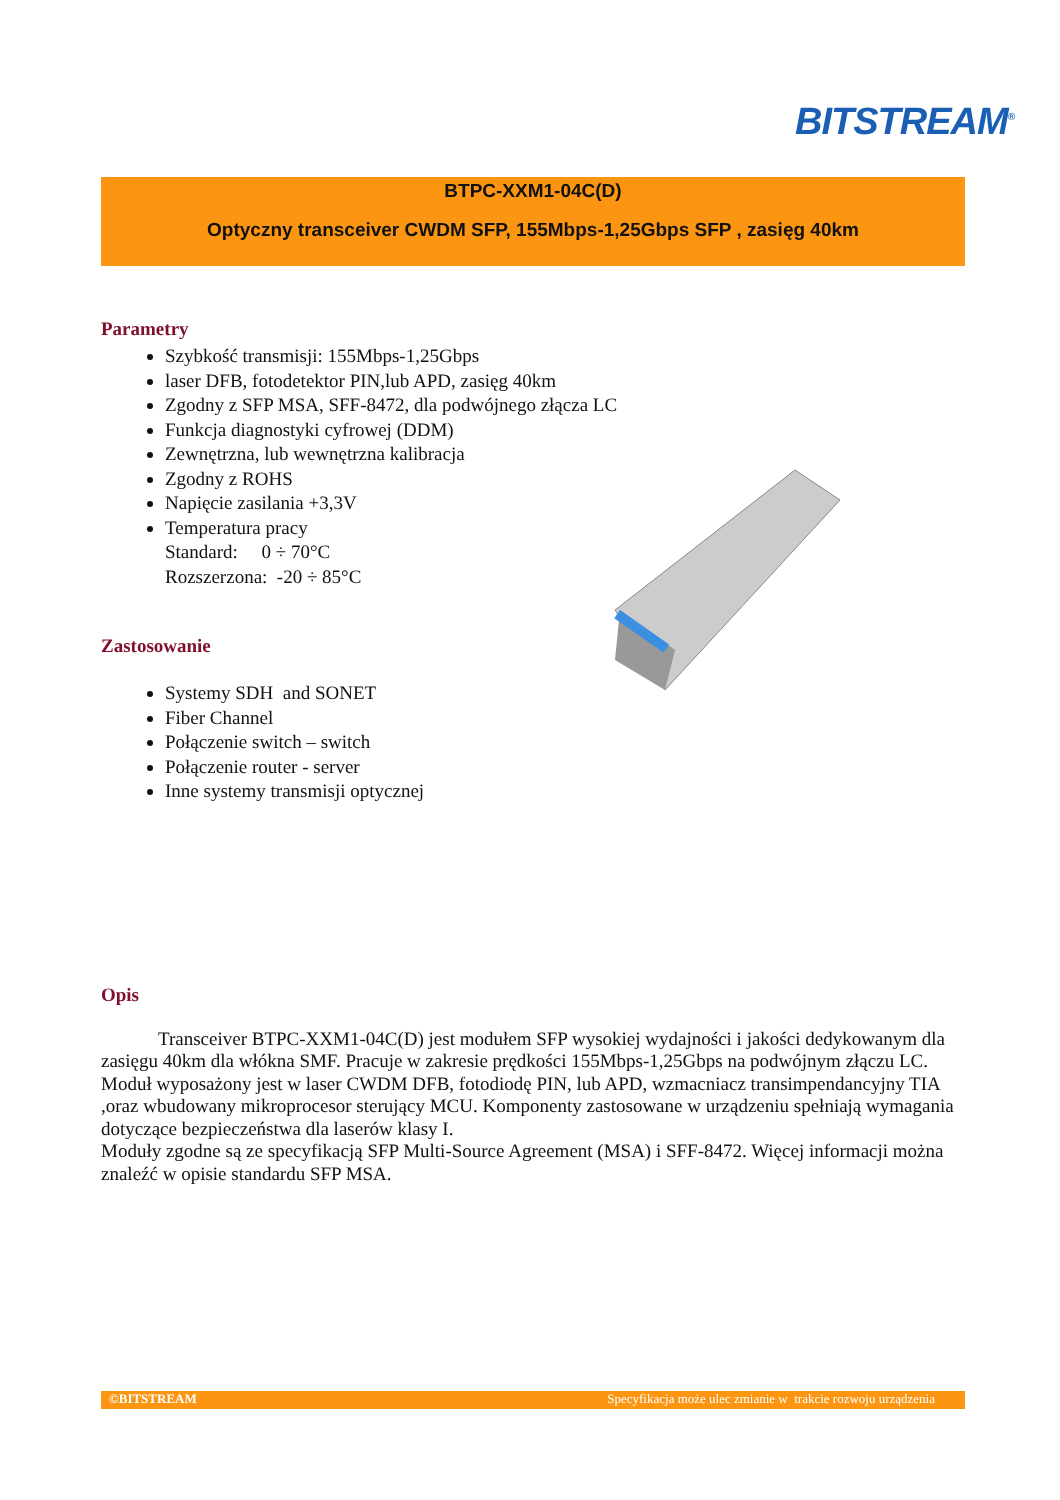BITSTREAM<sup>®</sup>
BTPC-XXM1-04C(D)
Optyczny transceiver CWDM SFP, 155Mbps-1,25Gbps SFP , zasięg 40km
Parametry
Szybkość transmisji: 155Mbps-1,25Gbps
laser DFB, fotodetektor PIN,lub APD, zasięg 40km
Zgodny z SFP MSA, SFF-8472, dla podwójnego złącza LC
Funkcja diagnostyki cyfrowej (DDM)
Zewnętrzna, lub wewnętrzna kalibracja
Zgodny z ROHS
Napięcie zasilania +3,3V
Temperatura pracy
Standard: 0 ÷ 70°C
Rozszerzona: -20 ÷ 85°C
Zastosowanie
Systemy SDH and SONET
Fiber Channel
Połączenie switch – switch
Połączenie router - server
Inne systemy transmisji optycznej
Opis
Transceiver BTPC-XXM1-04C(D) jest modułem SFP wysokiej wydajności i jakości dedykowanym dla zasięgu 40km dla włókna SMF. Pracuje w zakresie prędkości 155Mbps-1,25Gbps na podwójnym złączu LC.
Moduł wyposażony jest w laser CWDM DFB, fotodiodę PIN, lub APD, wzmacniacz transimpendancyjny TIA ,oraz wbudowany mikroprocesor sterujący MCU. Komponenty zastosowane w urządzeniu spełniają wymagania dotyczące bezpieczeństwa dla laserów klasy I.
Moduły zgodne są ze specyfikacją SFP Multi-Source Agreement (MSA) i SFF-8472. Więcej informacji można znaleźć w opisie standardu SFP MSA.
©BITSTREAM Specyfikacja może ulec zmianie w trakcie rozwoju urządzenia